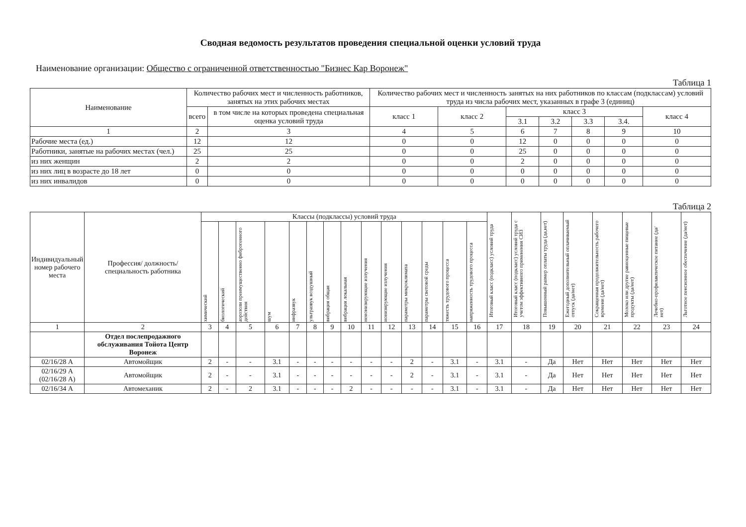Сводная ведомость результатов проведения специальной оценки условий труда
Наименование организации: Общество с ограниченной ответственностью "Бизнес Кар Воронеж"
Таблица 1
| Наименование | Количество рабочих мест и численность работников, занятых на этих рабочих местах | | Количество рабочих мест и численность занятых на них работников по классам (подклассам) условий труда из числа рабочих мест, указанных в графе 3 (единиц) | | | | | | |
| --- | --- | --- | --- | --- | --- | --- | --- | --- | --- |
| | всего | в том числе на которых проведена специальная оценка условий труда | класс 1 | класс 2 | класс 3 | | | | класс 4 |
| | | | | | 3.1 | 3.2 | 3.3 | 3.4. | |
| 1 | 2 | 3 | 4 | 5 | 6 | 7 | 8 | 9 | 10 |
| Рабочие места (ед.) | 12 | 12 | 0 | 0 | 12 | 0 | 0 | 0 | 0 |
| Работники, занятые на рабочих местах (чел.) | 25 | 25 | 0 | 0 | 25 | 0 | 0 | 0 | 0 |
| из них женщин | 2 | 2 | 0 | 0 | 2 | 0 | 0 | 0 | 0 |
| из них лиц в возрасте до 18 лет | 0 | 0 | 0 | 0 | 0 | 0 | 0 | 0 | 0 |
| из них инвалидов | 0 | 0 | 0 | 0 | 0 | 0 | 0 | 0 | 0 |
Таблица 2
| Индивидуальный номер рабочего места | Профессия/ должность/ специальность работника | Классы (подклассы) условий труда | | | | | | | | | | | | | | Итоговый класс (подкласс) условий труда | Итоговый класс (подкласс) условий труда с учетом эффективного применения СИЗ | Повышенный размер оплаты труда (да,нет) | Ежегодный дополнительный оплачиваемый отпуск (да/нет) | Сокращенная продолжительность рабочего времени (да/нет) | Молоко или другие равноценные пищевые продукты (да/нет) | Лечебно-профилактическое питание (да/нет) | Льготное пенсионное обеспечение (да/нет) |
| --- | --- | --- | --- | --- | --- | --- | --- | --- | --- | --- | --- | --- | --- | --- | --- | --- | --- | --- | --- | --- | --- | --- | --- |
| | | химический | биологический | аэрозоли преимущественно фиброгенного действия | шум | инфразвук | ультразвук воздушный | вибрация общая | вибрация локальная | неионизирующие излучения | ионизирующие излучения | параметры микроклимата | параметры световой среды | тяжесть трудового процесса | напряженность трудового процесса | | | | | | | | |
| 1 | 2 | 3 | 4 | 5 | 6 | 7 | 8 | 9 | 10 | 11 | 12 | 13 | 14 | 15 | 16 | 17 | 18 | 19 | 20 | 21 | 22 | 23 | 24 |
| | Отдел послепродажного обслуживания Тойота Центр Воронеж | | | | | | | | | | | | | | | | | | | | | | |
| 02/16/28 А | Автомойщик | 2 | - | - | 3.1 | - | - | - | - | - | - | 2 | - | 3.1 | - | 3.1 | - | Да | Нет | Нет | Нет | Нет | Нет |
| 02/16/29 А (02/16/28 А) | Автомойщик | 2 | - | - | 3.1 | - | - | - | - | - | - | 2 | - | 3.1 | - | 3.1 | - | Да | Нет | Нет | Нет | Нет | Нет |
| 02/16/34 А | Автомеханик | 2 | - | 2 | 3.1 | - | - | - | 2 | - | - | - | - | 3.1 | - | 3.1 | - | Да | Нет | Нет | Нет | Нет | Нет |